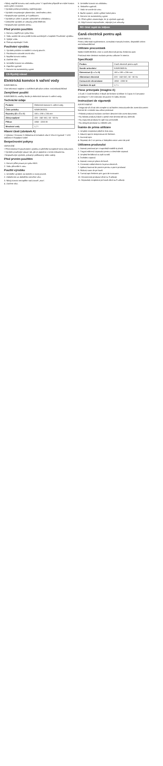• Nikdy nepřítě konvicu nad zradku„max“ V opačném případě se může horúca voda vyliať z kanvice.
• Výrobok počas prevádzky nepřekrývejte.
• Výrobek nevystavujte plamenům, otevřenému ohni.
• Nepoužívejte výrobek, je-li poškozen.
• Výrobek je určen k použití výhradně se základnou.
• Odstraňte výrobek ze zásuvky před čištěním.
• Nepoužívejte výrobek venku.
Před prvním použitím
1. Konvicu naplňte po rysku Max.
2. Vodu uvedte do varu podle kroků uvedených v kapitole Používání výrobku.
3. Vylejte vodu.
4. Postup zopakujte 2-krát.
Používání výrobku
1. Výrobek položte na stabilní a rovný povrch.
2. Potahnutím rukoväti otvírá víko.
3. Naplňte konvici vodou.
4. Zavřete víko.
5. Umístěte konvici na základnu.
6. Zapněte vypínač.
7. Konvice se automaticky vypne.
CS Rychlý návod
Elektrická konvice k vaření vody
KAWK360EAL
Více informací najdete v rozšířené příručce online: ned.is/kawk360eal
Zamýšlené použití
KAWK360EAL značky Nedis je elektrická konvice k vaření vody.
Technické údaje
| Produkt | Elektrická konvice k vaření vody |
| Číslo položky | KAWK360EAL |
| Rozměry (D x Š x V) | 180 x 198 x 236 mm |
| Zdroj napájení | 220 - 240 VAC; 50 - 60 Hz |
| Příkon | 1850 - 2200 W |
| Množství vody | 1,7 l |
Hlavní části (obrázek A)
1 Výlevka 2 Konvice 3 Základna 4 Ochodtné víko 5 Víko 6 Vypínač 7 LED indikátor 8 Napájecí kabel
Bezpečnostní pokyny
VAROVÁNÍ
• Před instalací či používáním výrobku si přečtěte kompletně tento dokument.
• Výrobek používejte pouze tak, jak je popsáno v tomto dokumentu.
• Nepoužívejte výrobek, pokud je poškozený nebo vadný.
Před prvním použitím
1. Konvici plňte pouze po rysku MAX.
2. Vodu převeďte k varu.
Použití výrobku
1. Umístěte výrobek na stabilní a rovný povrch.
2. Zatlačením za dotlačítko otevřete víko.
3. Nikdy konvici nenaplňte nad úroveň „max“.
4. Zavřete víko.
5. Umístěte konvici na základnu.
6. Stiskněte vypínač.
7. Voda se uvede do varu.
8. Buďte opatrní, může vylétat horká pára.
9. Konvice se automaticky vypne.
10. Před vylitím zkontrolujte, že je výrobek vypnutý.
11. Když konvici nepoužíváte, odpojte ji ze zásuvky.
RO Ghid rapid de inițiere
Cană electrică pentru apă
KAWK360EAL
Pentru informații suplimentare, consultați manualul extins, disponibil online: ned.is/kawk360eal
Utilizare preconizată
Nedis KAWK360EAL este o cană electrică pentru fierberea apei.
Produsul este destinat exclusiv pentru utilizare în interior.
Specificații
| Produs | Cană electrică pentru apă |
| Număr articolului | KAWK360EAL |
| Dimensiuni (L x l x h) | 180 x 198 x 236 mm |
| Alimentare electrică | 220 - 240 VAC; 50 - 60 Hz |
| Consum de electricitate | 1850 - 2200 W |
| Cantitate de apă | 1,7 L |
Piese principale (imagine A)
1 Gură 2 Cană fierbător 3 Bază de fierbere 4 Mâner 5 Capac 6 Comutator pornit/oprit 7 LED indicator de putere 8 Cablu electric
Instrucțiuni de siguranță
AVERTISMENT
• Asigurați-vă că ați citit complet și ați înțeles instrucțiunile din acest document înainte de a instala sau utiliza produsul.
• Folosiți produsul exclusiv conform descrierii din acest document.
• Nu folosiți produsul dacă o piesă este deteriorată sau defectă.
• Nu expuneți produsul la apă sau umezeală.
• Nu atingeți produsul cu mâinile ude.
Înainte de prima utilizare
1. Umpleți recipientul până la linia max.
2. Aduceți apa la temperatura de fierbere.
3. Aruncați apa.
4. Repetați de 2 ori pentru a îndepărta orice urme de praf.
Utilizarea produsului
1. Așezați produsul pe o suprafață stabilă și plană.
2. Trageți mânerul capacului pentru a deschide capacul.
3. Umpleți fierbătorul cu apă curată.
4. Închideți capacul.
5. Așezați cana pe placa de bază.
6. Conectați cablul electric la priza electrică.
7. Apăsați butonul de pornire pentru a porni produsul.
8. Ridicați cana de pe bază.
9. Turnați apa fierbinte prin gura de evacuare.
10. Deconectați produsul când nu îl utilizați.
11. Depozitați recipientul pe bază când nu îl utilizați.